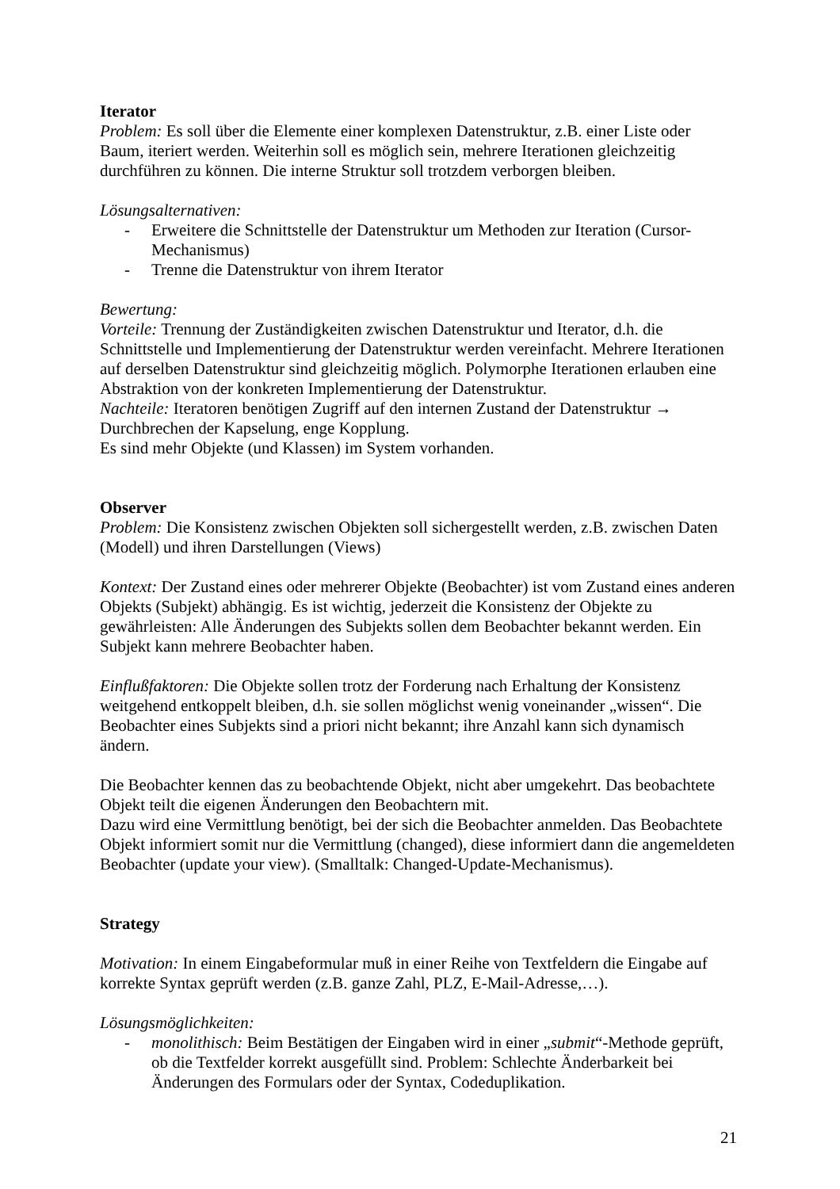Iterator
Problem: Es soll über die Elemente einer komplexen Datenstruktur, z.B. einer Liste oder Baum, iteriert werden. Weiterhin soll es möglich sein, mehrere Iterationen gleichzeitig durchführen zu können. Die interne Struktur soll trotzdem verborgen bleiben.
Lösungsalternativen:
- Erweitere die Schnittstelle der Datenstruktur um Methoden zur Iteration (Cursor-Mechanismus)
- Trenne die Datenstruktur von ihrem Iterator
Bewertung:
Vorteile: Trennung der Zuständigkeiten zwischen Datenstruktur und Iterator, d.h. die Schnittstelle und Implementierung der Datenstruktur werden vereinfacht. Mehrere Iterationen auf derselben Datenstruktur sind gleichzeitig möglich. Polymorphe Iterationen erlauben eine Abstraktion von der konkreten Implementierung der Datenstruktur.
Nachteile: Iteratoren benötigen Zugriff auf den internen Zustand der Datenstruktur → Durchbrechen der Kapselung, enge Kopplung.
Es sind mehr Objekte (und Klassen) im System vorhanden.
Observer
Problem: Die Konsistenz zwischen Objekten soll sichergestellt werden, z.B. zwischen Daten (Modell) und ihren Darstellungen (Views)
Kontext: Der Zustand eines oder mehrerer Objekte (Beobachter) ist vom Zustand eines anderen Objekts (Subjekt) abhängig. Es ist wichtig, jederzeit die Konsistenz der Objekte zu gewährleisten: Alle Änderungen des Subjekts sollen dem Beobachter bekannt werden. Ein Subjekt kann mehrere Beobachter haben.
Einflußfaktoren: Die Objekte sollen trotz der Forderung nach Erhaltung der Konsistenz weitgehend entkoppelt bleiben, d.h. sie sollen möglichst wenig voneinander „wissen“. Die Beobachter eines Subjekts sind a priori nicht bekannt; ihre Anzahl kann sich dynamisch ändern.
Die Beobachter kennen das zu beobachtende Objekt, nicht aber umgekehrt. Das beobachtete Objekt teilt die eigenen Änderungen den Beobachtern mit.
Dazu wird eine Vermittlung benötigt, bei der sich die Beobachter anmelden. Das Beobachtete Objekt informiert somit nur die Vermittlung (changed), diese informiert dann die angemeldeten Beobachter (update your view). (Smalltalk: Changed-Update-Mechanismus).
Strategy
Motivation: In einem Eingabeformular muß in einer Reihe von Textfeldern die Eingabe auf korrekte Syntax geprüft werden (z.B. ganze Zahl, PLZ, E-Mail-Adresse,…).
Lösungsmöglichkeiten:
- monolithisch: Beim Bestätigen der Eingaben wird in einer „submit“-Methode geprüft, ob die Textfelder korrekt ausgefüllt sind. Problem: Schlechte Änderbarkeit bei Änderungen des Formulars oder der Syntax, Codeduplikation.
21